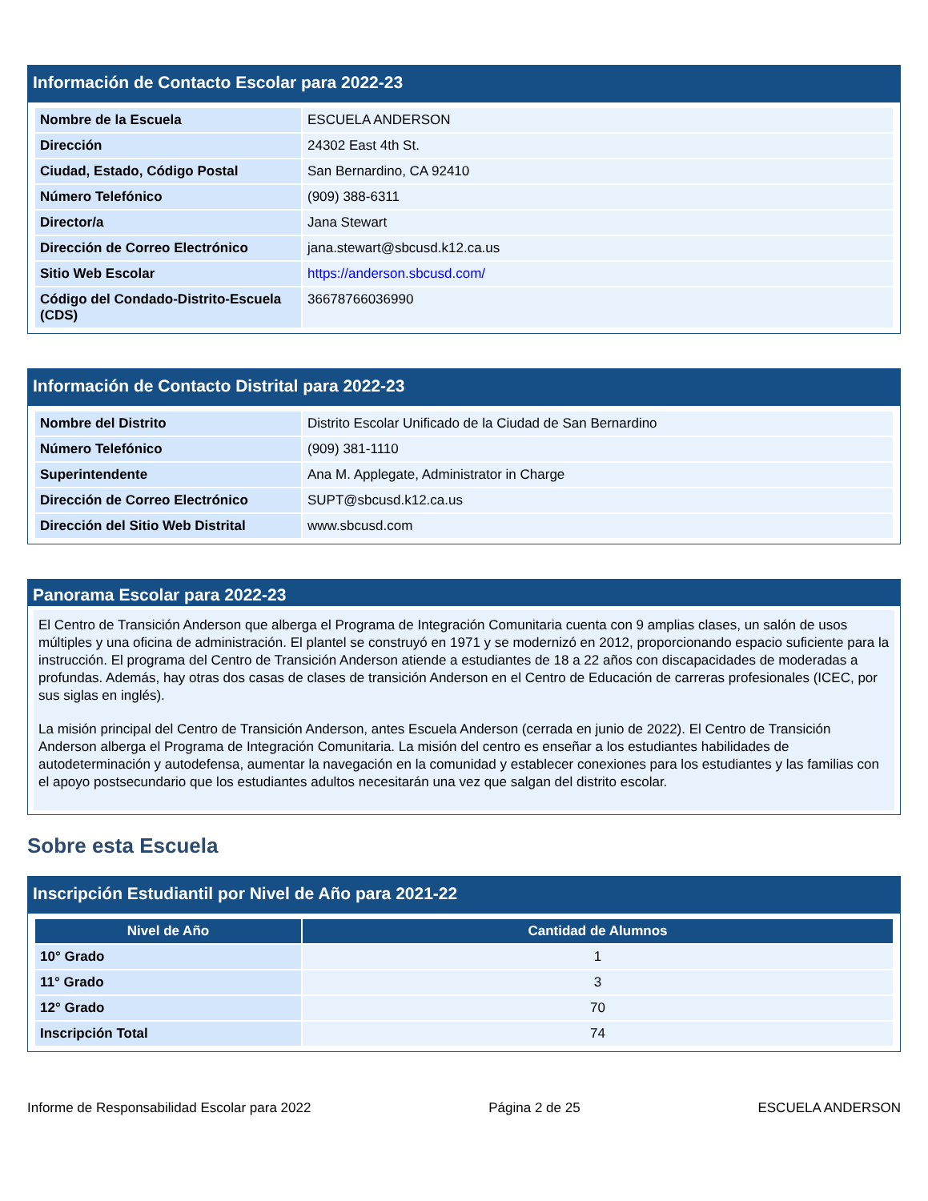Información de Contacto Escolar para 2022-23
| Nombre de la Escuela | ESCUELA ANDERSON |
| Dirección | 24302 East 4th St. |
| Ciudad, Estado, Código Postal | San Bernardino, CA 92410 |
| Número Telefónico | (909) 388-6311 |
| Director/a | Jana Stewart |
| Dirección de Correo Electrónico | jana.stewart@sbcusd.k12.ca.us |
| Sitio Web Escolar | https://anderson.sbcusd.com/ |
| Código del Condado-Distrito-Escuela (CDS) | 36678766036990 |
Información de Contacto Distrital para 2022-23
| Nombre del Distrito | Distrito Escolar Unificado de la Ciudad de San Bernardino |
| Número Telefónico | (909) 381-1110 |
| Superintendente | Ana M. Applegate, Administrator in Charge |
| Dirección de Correo Electrónico | SUPT@sbcusd.k12.ca.us |
| Dirección del Sitio Web Distrital | www.sbcusd.com |
Panorama Escolar para 2022-23
El Centro de Transición Anderson que alberga el Programa de Integración Comunitaria cuenta con 9 amplias clases, un salón de usos múltiples y una oficina de administración. El plantel se construyó en 1971 y se modernizó en 2012, proporcionando espacio suficiente para la instrucción. El programa del Centro de Transición Anderson atiende a estudiantes de 18 a 22 años con discapacidades de moderadas a profundas. Además, hay otras dos casas de clases de transición Anderson en el Centro de Educación de carreras profesionales (ICEC, por sus siglas en inglés).
La misión principal del Centro de Transición Anderson, antes Escuela Anderson (cerrada en junio de 2022). El Centro de Transición Anderson alberga el Programa de Integración Comunitaria. La misión del centro es enseñar a los estudiantes habilidades de autodeterminación y autodefensa, aumentar la navegación en la comunidad y establecer conexiones para los estudiantes y las familias con el apoyo postsecundario que los estudiantes adultos necesitarán una vez que salgan del distrito escolar.
Sobre esta Escuela
Inscripción Estudiantil por Nivel de Año para 2021-22
| Nivel de Año | Cantidad de Alumnos |
| --- | --- |
| 10° Grado | 1 |
| 11° Grado | 3 |
| 12° Grado | 70 |
| Inscripción Total | 74 |
Informe de Responsabilidad Escolar para 2022 Página 2 de 25 ESCUELA ANDERSON